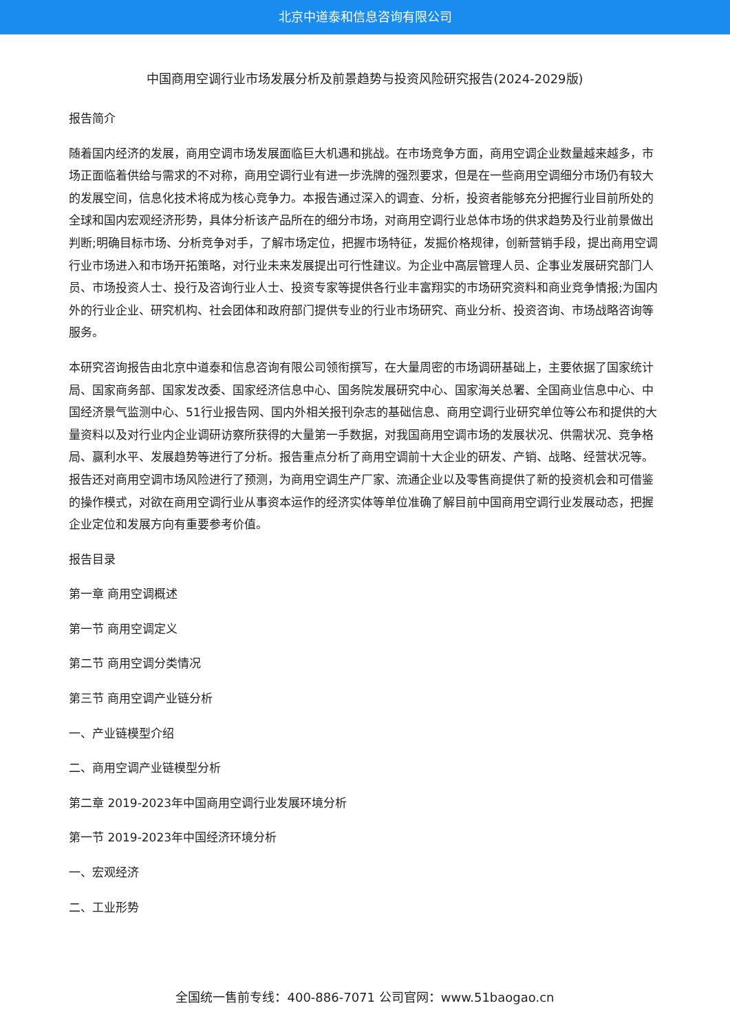北京中道泰和信息咨询有限公司
中国商用空调行业市场发展分析及前景趋势与投资风险研究报告(2024-2029版)
报告简介
随着国内经济的发展，商用空调市场发展面临巨大机遇和挑战。在市场竞争方面，商用空调企业数量越来越多，市场正面临着供给与需求的不对称，商用空调行业有进一步洗牌的强烈要求，但是在一些商用空调细分市场仍有较大的发展空间，信息化技术将成为核心竞争力。本报告通过深入的调查、分析，投资者能够充分把握行业目前所处的全球和国内宏观经济形势，具体分析该产品所在的细分市场，对商用空调行业总体市场的供求趋势及行业前景做出判断;明确目标市场、分析竞争对手，了解市场定位，把握市场特征，发掘价格规律，创新营销手段，提出商用空调行业市场进入和市场开拓策略，对行业未来发展提出可行性建议。为企业中高层管理人员、企事业发展研究部门人员、市场投资人士、投行及咨询行业人士、投资专家等提供各行业丰富翔实的市场研究资料和商业竞争情报;为国内外的行业企业、研究机构、社会团体和政府部门提供专业的行业市场研究、商业分析、投资咨询、市场战略咨询等服务。
本研究咨询报告由北京中道泰和信息咨询有限公司领衔撰写，在大量周密的市场调研基础上，主要依据了国家统计局、国家商务部、国家发改委、国家经济信息中心、国务院发展研究中心、国家海关总署、全国商业信息中心、中国经济景气监测中心、51行业报告网、国内外相关报刊杂志的基础信息、商用空调行业研究单位等公布和提供的大量资料以及对行业内企业调研访察所获得的大量第一手数据，对我国商用空调市场的发展状况、供需状况、竞争格局、赢利水平、发展趋势等进行了分析。报告重点分析了商用空调前十大企业的研发、产销、战略、经营状况等。报告还对商用空调市场风险进行了预测，为商用空调生产厂家、流通企业以及零售商提供了新的投资机会和可借鉴的操作模式，对欲在商用空调行业从事资本运作的经济实体等单位准确了解目前中国商用空调行业发展动态，把握企业定位和发展方向有重要参考价值。
报告目录
第一章 商用空调概述
第一节 商用空调定义
第二节 商用空调分类情况
第三节 商用空调产业链分析
一、产业链模型介绍
二、商用空调产业链模型分析
第二章 2019-2023年中国商用空调行业发展环境分析
第一节 2019-2023年中国经济环境分析
一、宏观经济
二、工业形势
全国统一售前专线：400-886-7071 公司官网：www.51baogao.cn